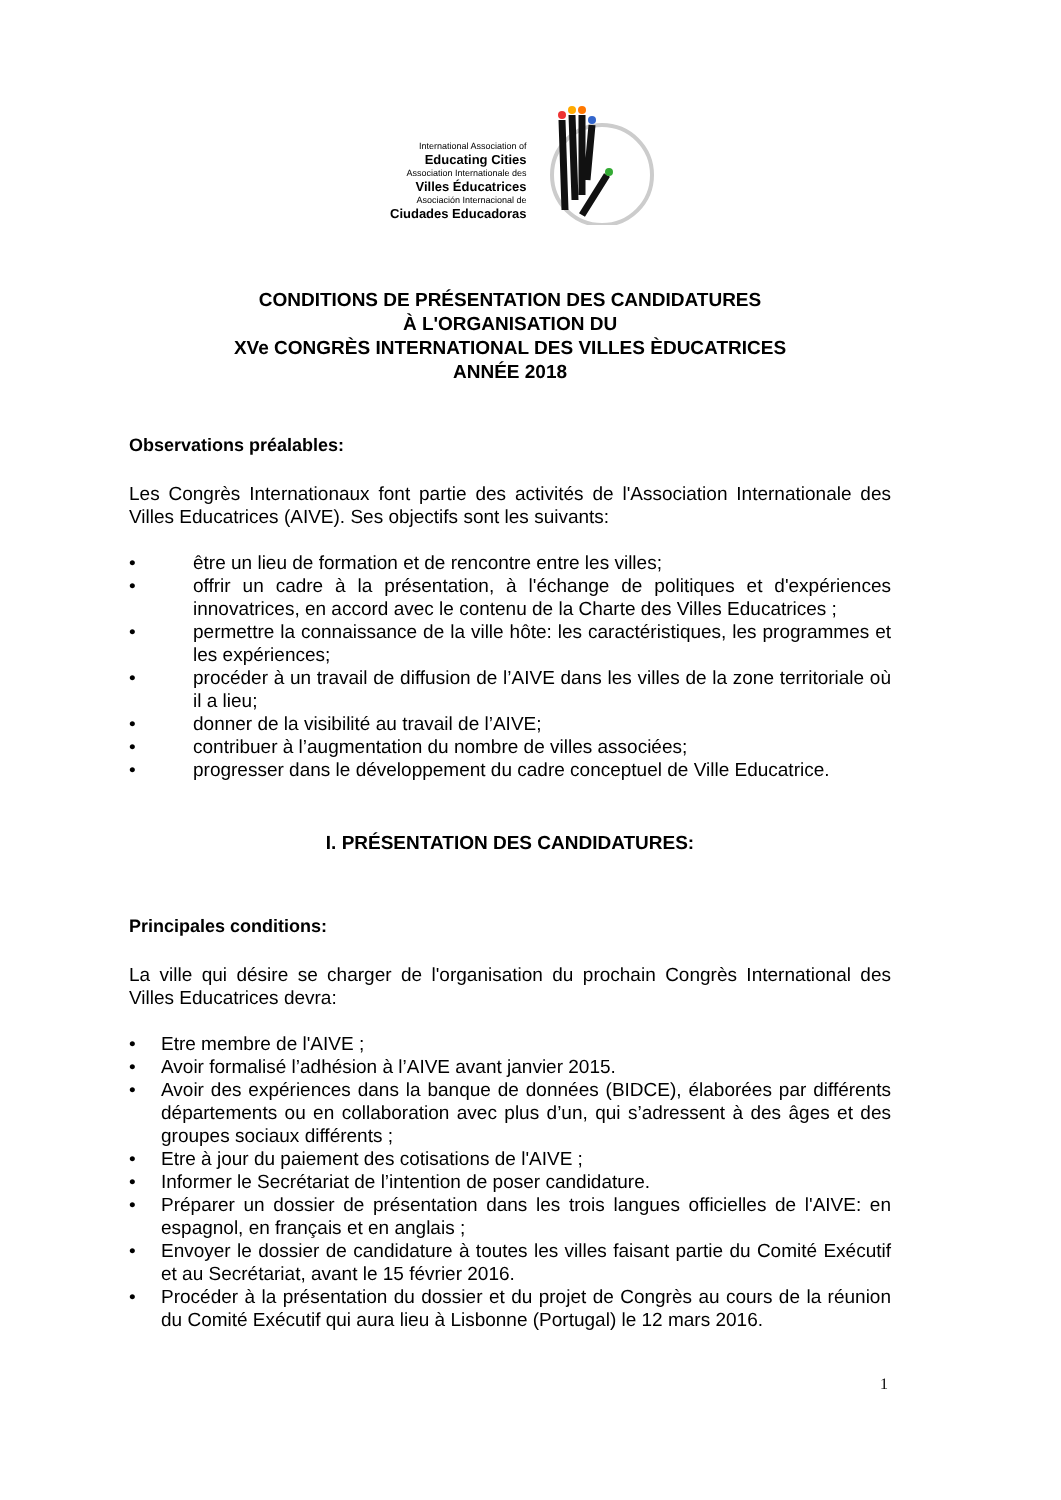International Association of
Educating Cities
Association Internationale des
Villes Éducatrices
Asociación Internacional de
Ciudades Educadoras
CONDITIONS DE PRÉSENTATION DES CANDIDATURES
À L'ORGANISATION DU
XVe CONGRÈS INTERNATIONAL DES VILLES ÈDUCATRICES
ANNÉE 2018
Observations préalables:
Les Congrès Internationaux font partie des activités de l'Association Internationale des Villes Educatrices (AIVE). Ses objectifs sont les suivants:
• être un lieu de formation et de rencontre entre les villes;
• offrir un cadre à la présentation, à l'échange de politiques et d'expériences innovatrices, en accord avec le contenu de la Charte des Villes Educatrices ;
• permettre la connaissance de la ville hôte: les caractéristiques, les programmes et les expériences;
• procéder à un travail de diffusion de l’AIVE dans les villes de la zone territoriale où il a lieu;
• donner de la visibilité au travail de l’AIVE;
• contribuer à l’augmentation du nombre de villes associées;
• progresser dans le développement du cadre conceptuel de Ville Educatrice.
I. PRÉSENTATION DES CANDIDATURES:
Principales conditions:
La ville qui désire se charger de l'organisation du prochain Congrès International des Villes Educatrices devra:
• Etre membre de l'AIVE ;
• Avoir formalisé l’adhésion à l’AIVE avant janvier 2015.
• Avoir des expériences dans la banque de données (BIDCE), élaborées par différents départements ou en collaboration avec plus d’un, qui s’adressent à des âges et des groupes sociaux différents ;
• Etre à jour du paiement des cotisations de l'AIVE ;
• Informer le Secrétariat de l’intention de poser candidature.
• Préparer un dossier de présentation dans les trois langues officielles de l'AIVE: en espagnol, en français et en anglais ;
• Envoyer le dossier de candidature à toutes les villes faisant partie du Comité Exécutif et au Secrétariat, avant le 15 février 2016.
• Procéder à la présentation du dossier et du projet de Congrès au cours de la réunion du Comité Exécutif qui aura lieu à Lisbonne (Portugal) le 12 mars 2016.
1